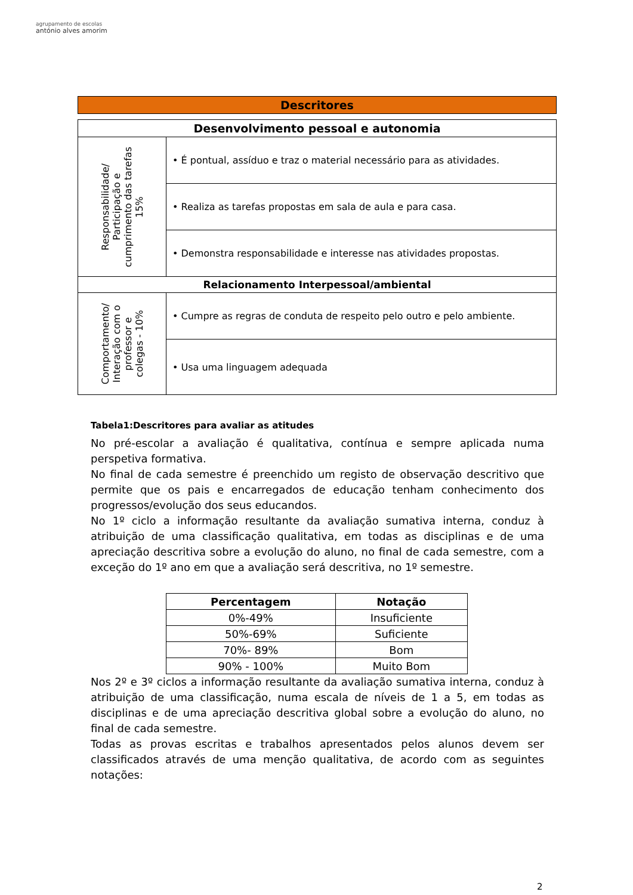agrupamento de escolas
antónio alves amorim
Descritores
| Desenvolvimento pessoal e autonomia | |
| --- | --- |
| Responsabilidade/ Participação e cumprimento das tarefas 15% | • É pontual, assíduo e traz o material necessário para as atividades. |
| | • Realiza as tarefas propostas em sala de aula e para casa. |
| | • Demonstra responsabilidade e interesse nas atividades propostas. |
| Relacionamento Interpessoal/ambiental | |
| Comportamento/ Interação com o professor e colegas - 10% | • Cumpre as regras de conduta de respeito pelo outro e pelo ambiente. |
| | • Usa uma linguagem adequada |
Tabela1:Descritores para avaliar as atitudes
No pré-escolar a avaliação é qualitativa, contínua e sempre aplicada numa perspetiva formativa.
No final de cada semestre é preenchido um registo de observação descritivo que permite que os pais e encarregados de educação tenham conhecimento dos progressos/evolução dos seus educandos.
No 1º ciclo a informação resultante da avaliação sumativa interna, conduz à atribuição de uma classificação qualitativa, em todas as disciplinas e de uma apreciação descritiva sobre a evolução do aluno, no final de cada semestre, com a exceção do 1º ano em que a avaliação será descritiva, no 1º semestre.
| Percentagem | Notação |
| --- | --- |
| 0%-49% | Insuficiente |
| 50%-69% | Suficiente |
| 70%- 89% | Bom |
| 90% - 100% | Muito Bom |
Nos 2º e 3º ciclos a informação resultante da avaliação sumativa interna, conduz à atribuição de uma classificação, numa escala de níveis de 1 a 5, em todas as disciplinas e de uma apreciação descritiva global sobre a evolução do aluno, no final de cada semestre.
Todas as provas escritas e trabalhos apresentados pelos alunos devem ser classificados através de uma menção qualitativa, de acordo com as seguintes notações:
2